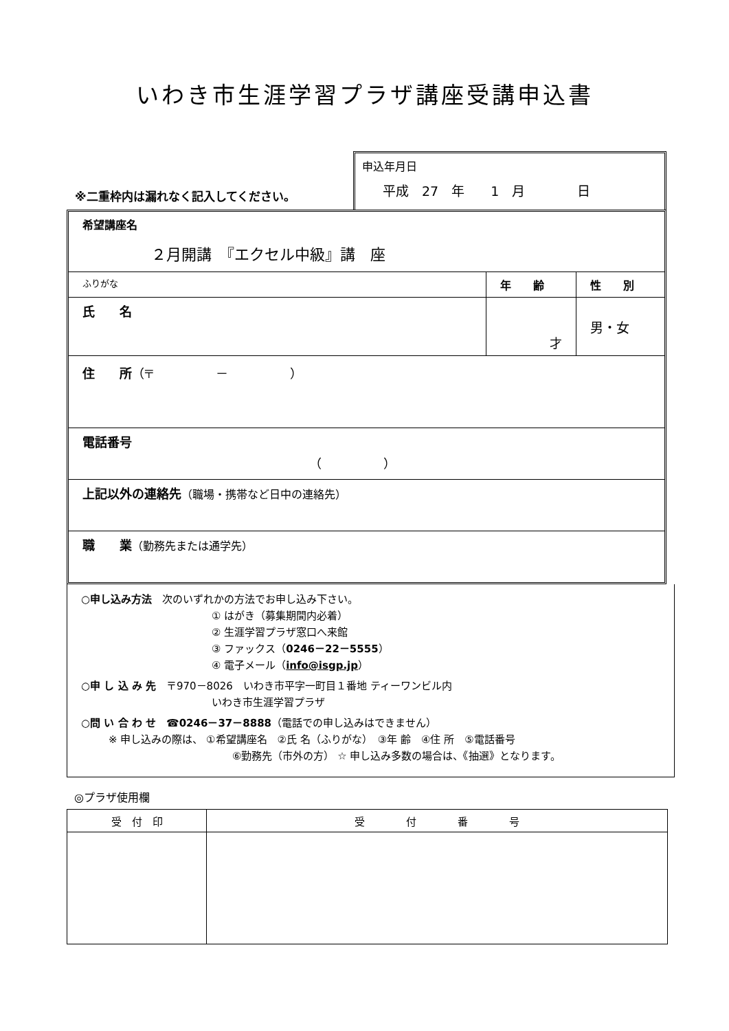いわき市生涯学習プラザ講座受講申込書
※二重枠内は漏れなく記入してください。
申込年月日
平成　27　年　　1　月　　　　日
希望講座名
２月開講　『エクセル中級』講　座
| ふりがな | 年 齢 | 性 別 |
| 氏 名 | 才 | 男・女 |
住　　所（〒　　　　　－　　　　　）
電話番号
（　　　　　）
上記以外の連絡先（職場・携帯など日中の連絡先）
職　　業（勤務先または通学先）
○申し込み方法　次のいずれかの方法でお申し込み下さい。
① はがき（募集期間内必着）
② 生涯学習プラザ窓口へ来館
③ ファックス（0246－22－5555）
④ 電子メール（info@isgp.jp）
○申 し 込 み 先　〒970－8026　いわき市平字一町目１番地 ティーワンビル内
いわき市生涯学習プラザ
○問 い 合 わ せ　☎0246－37－8888（電話での申し込みはできません）
※ 申し込みの際は、 ①希望講座名　②氏 名（ふりがな）　③年 齢　④住 所　⑤電話番号
⑥勤務先（市外の方） ☆ 申し込み多数の場合は、《抽選》となります。
◎プラザ使用欄
| 受 付 印 | 受 付 番 号 |
| --- | --- |